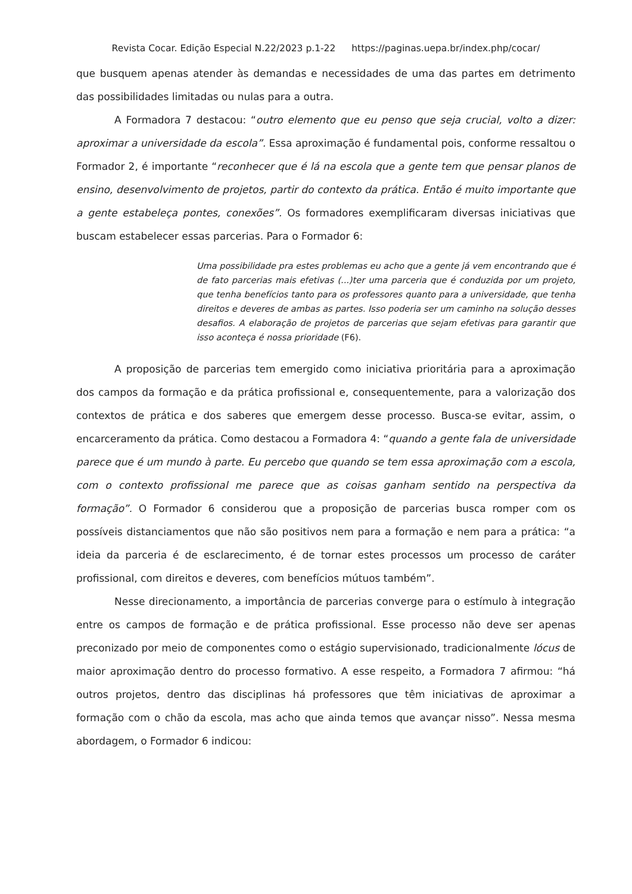Revista Cocar. Edição Especial N.22/2023 p.1-22 https://paginas.uepa.br/index.php/cocar/
que busquem apenas atender às demandas e necessidades de uma das partes em detrimento das possibilidades limitadas ou nulas para a outra.
A Formadora 7 destacou: “outro elemento que eu penso que seja crucial, volto a dizer: aproximar a universidade da escola”. Essa aproximação é fundamental pois, conforme ressaltou o Formador 2, é importante “reconhecer que é lá na escola que a gente tem que pensar planos de ensino, desenvolvimento de projetos, partir do contexto da prática. Então é muito importante que a gente estabeleça pontes, conexões”. Os formadores exemplificaram diversas iniciativas que buscam estabelecer essas parcerias. Para o Formador 6:
Uma possibilidade pra estes problemas eu acho que a gente já vem encontrando que é de fato parcerias mais efetivas (...)ter uma parceria que é conduzida por um projeto, que tenha benefícios tanto para os professores quanto para a universidade, que tenha direitos e deveres de ambas as partes. Isso poderia ser um caminho na solução desses desafios. A elaboração de projetos de parcerias que sejam efetivas para garantir que isso aconteça é nossa prioridade (F6).
A proposição de parcerias tem emergido como iniciativa prioritária para a aproximação dos campos da formação e da prática profissional e, consequentemente, para a valorização dos contextos de prática e dos saberes que emergem desse processo. Busca-se evitar, assim, o encarceramento da prática. Como destacou a Formadora 4: “quando a gente fala de universidade parece que é um mundo à parte. Eu percebo que quando se tem essa aproximação com a escola, com o contexto profissional me parece que as coisas ganham sentido na perspectiva da formação”. O Formador 6 considerou que a proposição de parcerias busca romper com os possíveis distanciamentos que não são positivos nem para a formação e nem para a prática: “a ideia da parceria é de esclarecimento, é de tornar estes processos um processo de caráter profissional, com direitos e deveres, com benefícios mútuos também”.
Nesse direcionamento, a importância de parcerias converge para o estímulo à integração entre os campos de formação e de prática profissional. Esse processo não deve ser apenas preconizado por meio de componentes como o estágio supervisionado, tradicionalmente lócus de maior aproximação dentro do processo formativo. A esse respeito, a Formadora 7 afirmou: “há outros projetos, dentro das disciplinas há professores que têm iniciativas de aproximar a formação com o chão da escola, mas acho que ainda temos que avançar nisso”. Nessa mesma abordagem, o Formador 6 indicou: